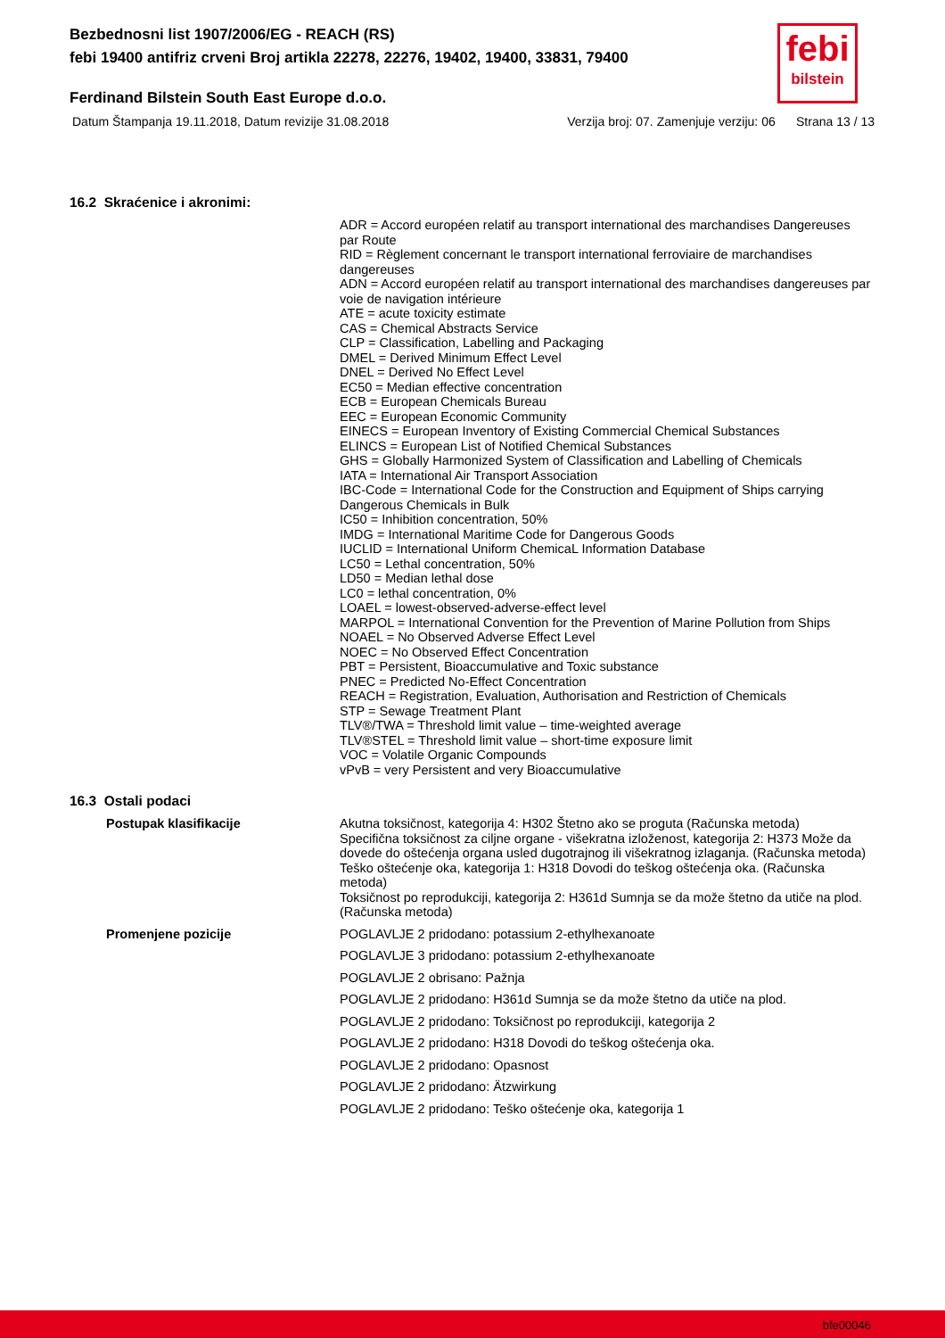Bezbednosni list 1907/2006/EG - REACH (RS)
febi 19400 antifriz crveni Broj artikla 22278, 22276, 19402, 19400, 33831, 79400
Ferdinand Bilstein South East Europe d.o.o.
Datum Štampanja 19.11.2018, Datum revizije 31.08.2018 Verzija broj: 07. Zamenjuje verziju: 06 Strana 13 / 13
febi
bilstein
16.2 Skraćenice i akronimi:
ADR = Accord européen relatif au transport international des marchandises Dangereuses par Route
RID = Règlement concernant le transport international ferroviaire de marchandises dangereuses
ADN = Accord européen relatif au transport international des marchandises dangereuses par voie de navigation intérieure
ATE = acute toxicity estimate
CAS = Chemical Abstracts Service
CLP = Classification, Labelling and Packaging
DMEL = Derived Minimum Effect Level
DNEL = Derived No Effect Level
EC50 = Median effective concentration
ECB = European Chemicals Bureau
EEC = European Economic Community
EINECS = European Inventory of Existing Commercial Chemical Substances
ELINCS = European List of Notified Chemical Substances
GHS = Globally Harmonized System of Classification and Labelling of Chemicals
IATA = International Air Transport Association
IBC-Code = International Code for the Construction and Equipment of Ships carrying Dangerous Chemicals in Bulk
IC50 = Inhibition concentration, 50%
IMDG = International Maritime Code for Dangerous Goods
IUCLID = International Uniform ChemicaL Information Database
LC50 = Lethal concentration, 50%
LD50 = Median lethal dose
LC0 = lethal concentration, 0%
LOAEL = lowest-observed-adverse-effect level
MARPOL = International Convention for the Prevention of Marine Pollution from Ships
NOAEL = No Observed Adverse Effect Level
NOEC = No Observed Effect Concentration
PBT = Persistent, Bioaccumulative and Toxic substance
PNEC = Predicted No-Effect Concentration
REACH = Registration, Evaluation, Authorisation and Restriction of Chemicals
STP = Sewage Treatment Plant
TLV®/TWA = Threshold limit value – time-weighted average
TLV®STEL = Threshold limit value – short-time exposure limit
VOC = Volatile Organic Compounds
vPvB = very Persistent and very Bioaccumulative
16.3 Ostali podaci
Postupak klasifikacije
Akutna toksičnost, kategorija 4: H302 Štetno ako se proguta (Računska metoda)
Specifična toksičnost za ciljne organe - višekratna izloženost, kategorija 2: H373 Može da dovede do oštećenja organa usled dugotrajnog ili višekratnog izlaganja. (Računska metoda)
Teško oštećenje oka, kategorija 1: H318 Dovodi do teškog oštećenja oka. (Računska metoda)
Toksičnost po reprodukciji, kategorija 2: H361d Sumnja se da može štetno da utiče na plod. (Računska metoda)
Promenjene pozicije
POGLAVLJE 2 pridodano: potassium 2-ethylhexanoate
POGLAVLJE 3 pridodano: potassium 2-ethylhexanoate
POGLAVLJE 2 obrisano: Pažnja
POGLAVLJE 2 pridodano: H361d Sumnja se da može štetno da utiče na plod.
POGLAVLJE 2 pridodano: Toksičnost po reprodukciji, kategorija 2
POGLAVLJE 2 pridodano: H318 Dovodi do teškog oštećenja oka.
POGLAVLJE 2 pridodano: Opasnost
POGLAVLJE 2 pridodano: Ätzwirkung
POGLAVLJE 2 pridodano: Teško oštećenje oka, kategorija 1
bfe00046